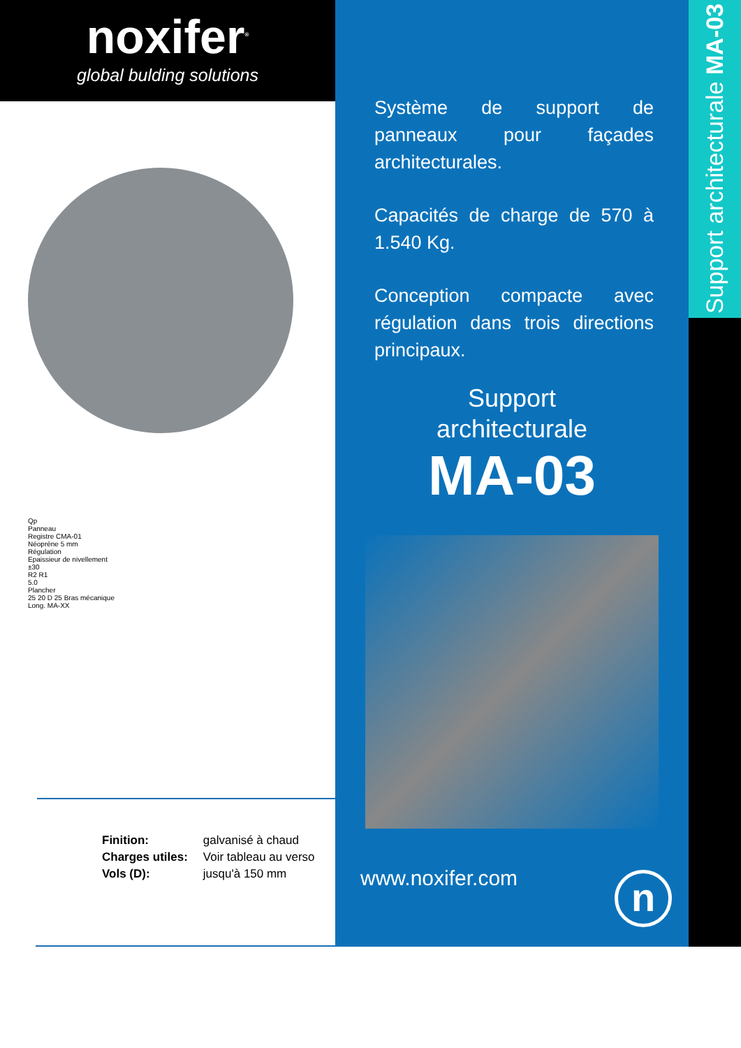noxifer<sup>®</sup>
global bulding solutions
Qp
Panneau
Registre CMA-01
Néoprène 5 mm
Régulation
Epaissieur de nivellement
±30
R2 R1
5.0
Plancher
25 20 D 25 Bras mécanique
Long. MA-XX
| Finition: | galvanisé à chaud |
| Charges utiles: | Voir tableau au verso |
| Vols (D): | jusqu'à 150 mm |
Système de support de panneaux pour façades architecturales.
Capacités de charge de 570 à 1.540 Kg.
Conception compacte avec régulation dans trois directions principaux.
Support
architecturale
MA-03
www.noxifer.com n
Support architecturale MA-03